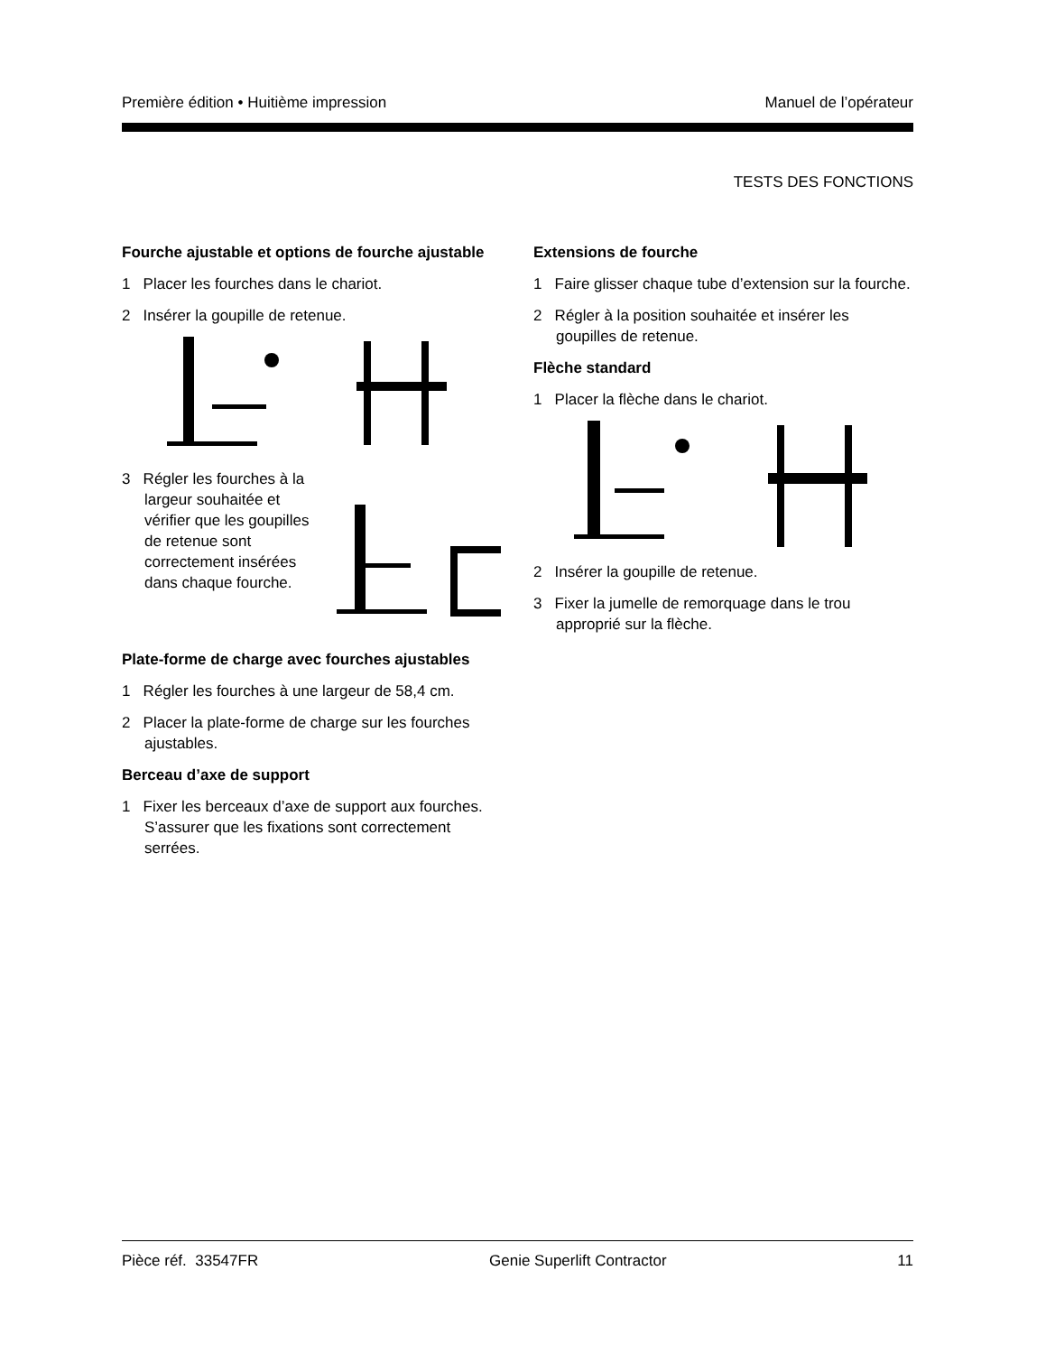Première édition • Huitième impression Manuel de l’opérateur
TESTS DES FONCTIONS
Fourche ajustable et options de fourche ajustable
1 Placer les fourches dans le chariot.
2 Insérer la goupille de retenue.
3 Régler les fourches à la largeur souhaitée et vérifier que les goupilles de retenue sont correctement insérées dans chaque fourche.
Plate-forme de charge avec fourches ajustables
1 Régler les fourches à une largeur de 58,4 cm.
2 Placer la plate-forme de charge sur les fourches ajustables.
Berceau d’axe de support
1 Fixer les berceaux d’axe de support aux fourches. S’assurer que les fixations sont correctement serrées.
Extensions de fourche
1 Faire glisser chaque tube d’extension sur la fourche.
2 Régler à la position souhaitée et insérer les goupilles de retenue.
Flèche standard
1 Placer la flèche dans le chariot.
2 Insérer la goupille de retenue.
3 Fixer la jumelle de remorquage dans le trou approprié sur la flèche.
Pièce réf. 33547FR Genie Superlift Contractor 11